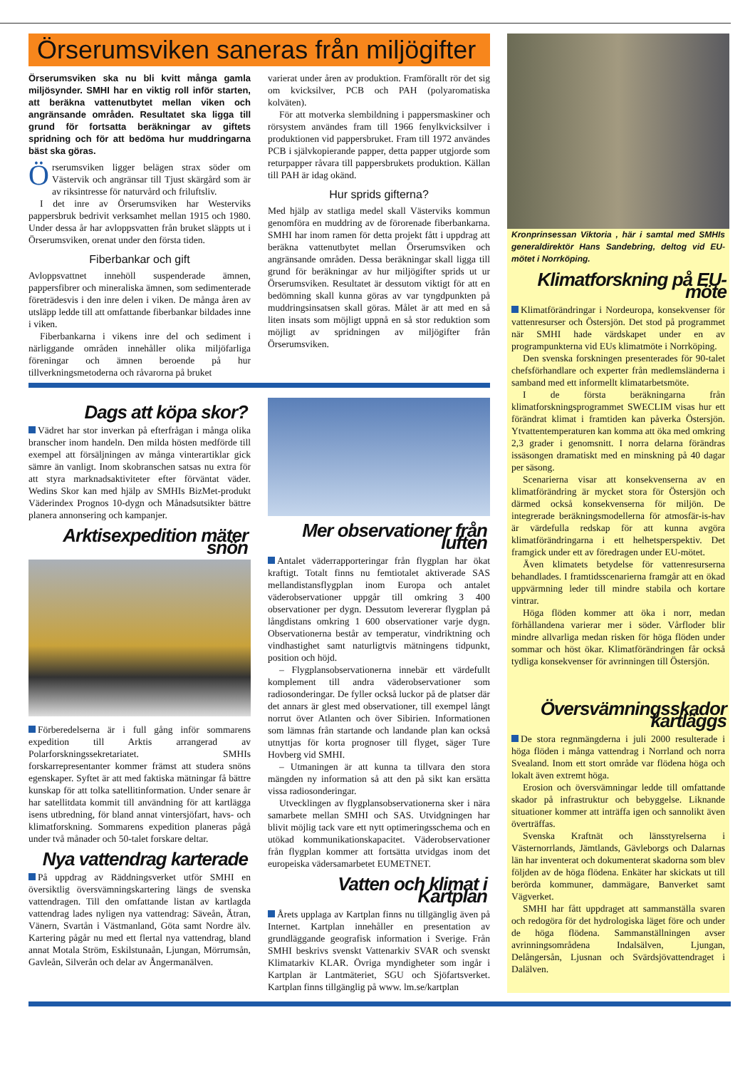Örserumsviken saneras från miljögifter
Örserumsviken ska nu bli kvitt många gamla miljösynder. SMHI har en viktig roll inför starten, att beräkna vattenutbytet mellan viken och angränsande områden. Resultatet ska ligga till grund för fortsatta beräkningar av giftets spridning och för att bedöma hur muddringarna bäst ska göras.
Örserumsviken ligger belägen strax söder om Västervik och angränsar till Tjust skärgård som är av riksintresse för naturvård och friluftsliv.
I det inre av Örserumsviken har Westerviks pappersbruk bedrivit verksamhet mellan 1915 och 1980. Under dessa år har avloppsvatten från bruket släppts ut i Örserumsviken, orenat under den första tiden.
Fiberbankar och gift
Avloppsvattnet innehöll suspenderade ämnen, pappersfibrer och mineraliska ämnen, som sedimenterade företrädesvis i den inre delen i viken. De många åren av utsläpp ledde till att omfattande fiberbankar bildades inne i viken.
Fiberbankarna i vikens inre del och sediment i närliggande områden innehåller olika miljöfarliga föreningar och ämnen beroende på hur tillverkningsmetoderna och råvarorna på bruket
varierat under åren av produktion. Framförallt rör det sig om kvicksilver, PCB och PAH (polyaromatiska kolväten).
För att motverka slembildning i pappersmaskiner och rörsystem användes fram till 1966 fenylkvicksilver i produktionen vid pappersbruket. Fram till 1972 användes PCB i självkopierande papper, detta papper utgjorde som returpapper råvara till pappersbrukets produktion. Källan till PAH är idag okänd.
Hur sprids gifterna?
Med hjälp av statliga medel skall Västerviks kommun genomföra en muddring av de förorenade fiberbankarna. SMHI har inom ramen för detta projekt fått i uppdrag att beräkna vattenutbytet mellan Örserumsviken och angränsande områden. Dessa beräkningar skall ligga till grund för beräkningar av hur miljögifter sprids ut ur Örserumsviken. Resultatet är dessutom viktigt för att en bedömning skall kunna göras av var tyngdpunkten på muddringsinsatsen skall göras. Målet är att med en så liten insats som möjligt uppnå en så stor reduktion som möjligt av spridningen av miljögifter från Örserumsviken.
Dags att köpa skor?
Vädret har stor inverkan på efterfrågan i många olika branscher inom handeln. Den milda hösten medförde till exempel att försäljningen av många vinterartiklar gick sämre än vanligt. Inom skobranschen satsas nu extra för att styra marknadsaktiviteter efter förväntat väder. Wedins Skor kan med hjälp av SMHIs BizMet-produkt Väderindex Prognos 10-dygn och Månadsutsikter bättre planera annonsering och kampanjer.
Arktisexpedition mäter snön
Förberedelserna är i full gång inför sommarens expedition till Arktis arrangerad av Polarforskningssekretariatet. SMHIs forskarrepresentanter kommer främst att studera snöns egenskaper. Syftet är att med faktiska mätningar få bättre kunskap för att tolka satellitinformation. Under senare år har satellitdata kommit till användning för att kartlägga isens utbredning, för bland annat vintersjöfart, havs- och klimatforskning. Sommarens expedition planeras pågå under två månader och 50-talet forskare deltar.
Nya vattendrag karterade
På uppdrag av Räddningsverket utför SMHI en översiktlig översvämningskartering längs de svenska vattendragen. Till den omfattande listan av kartlagda vattendrag lades nyligen nya vattendrag: Säveån, Ätran, Vänern, Svartån i Västmanland, Göta samt Nordre älv. Kartering pågår nu med ett flertal nya vattendrag, bland annat Motala Ström, Eskilstunaån, Ljungan, Mörrumsån, Gavleån, Silverån och delar av Ångermanälven.
Mer observationer från luften
Antalet väderrapporteringar från flygplan har ökat kraftigt. Totalt finns nu femtiotalet aktiverade SAS mellandistansflygplan inom Europa och antalet väderobservationer uppgår till omkring 3 400 observationer per dygn. Dessutom levererar flygplan på långdistans omkring 1 600 observationer varje dygn. Observationerna består av temperatur, vindriktning och vindhastighet samt naturligtvis mätningens tidpunkt, position och höjd.
– Flygplansobservationerna innebär ett värdefullt komplement till andra väderobservationer som radiosonderingar. De fyller också luckor på de platser där det annars är glest med observationer, till exempel långt norrut över Atlanten och över Sibirien. Informationen som lämnas från startande och landande plan kan också utnyttjas för korta prognoser till flyget, säger Ture Hovberg vid SMHI.
– Utmaningen är att kunna ta tillvara den stora mängden ny information så att den på sikt kan ersätta vissa radiosonderingar.
Utvecklingen av flygplansobservationerna sker i nära samarbete mellan SMHI och SAS. Utvidgningen har blivit möjlig tack vare ett nytt optimeringsschema och en utökad kommunikationskapacitet. Väderobservationer från flygplan kommer att fortsätta utvidgas inom det europeiska vädersamarbetet EUMETNET.
Vatten och klimat i Kartplan
Årets upplaga av Kartplan finns nu tillgänglig även på Internet. Kartplan innehåller en presentation av grundläggande geografisk information i Sverige. Från SMHI beskrivs svenskt Vattenarkiv SVAR och svenskt Klimatarkiv KLAR. Övriga myndigheter som ingår i Kartplan är Lantmäteriet, SGU och Sjöfartsverket. Kartplan finns tillgänglig på www. lm.se/kartplan
Kronprinsessan Viktoria , här i samtal med SMHIs generaldirektör Hans Sandebring, deltog vid EU-mötet i Norrköping.
Klimatforskning på EU-möte
Klimatförändringar i Nordeuropa, konsekvenser för vattenresurser och Östersjön. Det stod på programmet när SMHI hade värdskapet under en av programpunkterna vid EUs klimatmöte i Norrköping.
Den svenska forskningen presenterades för 90-talet chefsförhandlare och experter från medlemsländerna i samband med ett informellt klimatarbetsmöte.
I de första beräkningarna från klimatforskningsprogrammet SWECLIM visas hur ett förändrat klimat i framtiden kan påverka Östersjön. Ytvattentemperaturen kan komma att öka med omkring 2,3 grader i genomsnitt. I norra delarna förändras issäsongen dramatiskt med en minskning på 40 dagar per säsong.
Scenarierna visar att konsekvenserna av en klimatförändring är mycket stora för Östersjön och därmed också konsekvenserna för miljön. De integrerade beräkningsmodellerna för atmosfär-is-hav är värdefulla redskap för att kunna avgöra klimatförändringarna i ett helhetsperspektiv. Det framgick under ett av föredragen under EU-mötet.
Även klimatets betydelse för vattenresurserna behandlades. I framtidsscenarierna framgår att en ökad uppvärmning leder till mindre stabila och kortare vintrar.
Höga flöden kommer att öka i norr, medan förhållandena varierar mer i söder. Vårfloder blir mindre allvarliga medan risken för höga flöden under sommar och höst ökar. Klimatförändringen får också tydliga konsekvenser för avrinningen till Östersjön.
Översvämningsskador kartläggs
De stora regnmängderna i juli 2000 resulterade i höga flöden i många vattendrag i Norrland och norra Svealand. Inom ett stort område var flödena höga och lokalt även extremt höga.
Erosion och översvämningar ledde till omfattande skador på infrastruktur och bebyggelse. Liknande situationer kommer att inträffa igen och sannolikt även överträffas.
Svenska Kraftnät och länsstyrelserna i Västernorrlands, Jämtlands, Gävleborgs och Dalarnas län har inventerat och dokumenterat skadorna som blev följden av de höga flödena. Enkäter har skickats ut till berörda kommuner, dammägare, Banverket samt Vägverket.
SMHI har fått uppdraget att sammanställa svaren och redogöra för det hydrologiska läget före och under de höga flödena. Sammanställningen avser avrinningsområdena Indalsälven, Ljungan, Delångersån, Ljusnan och Svärdsjövattendraget i Dalälven.